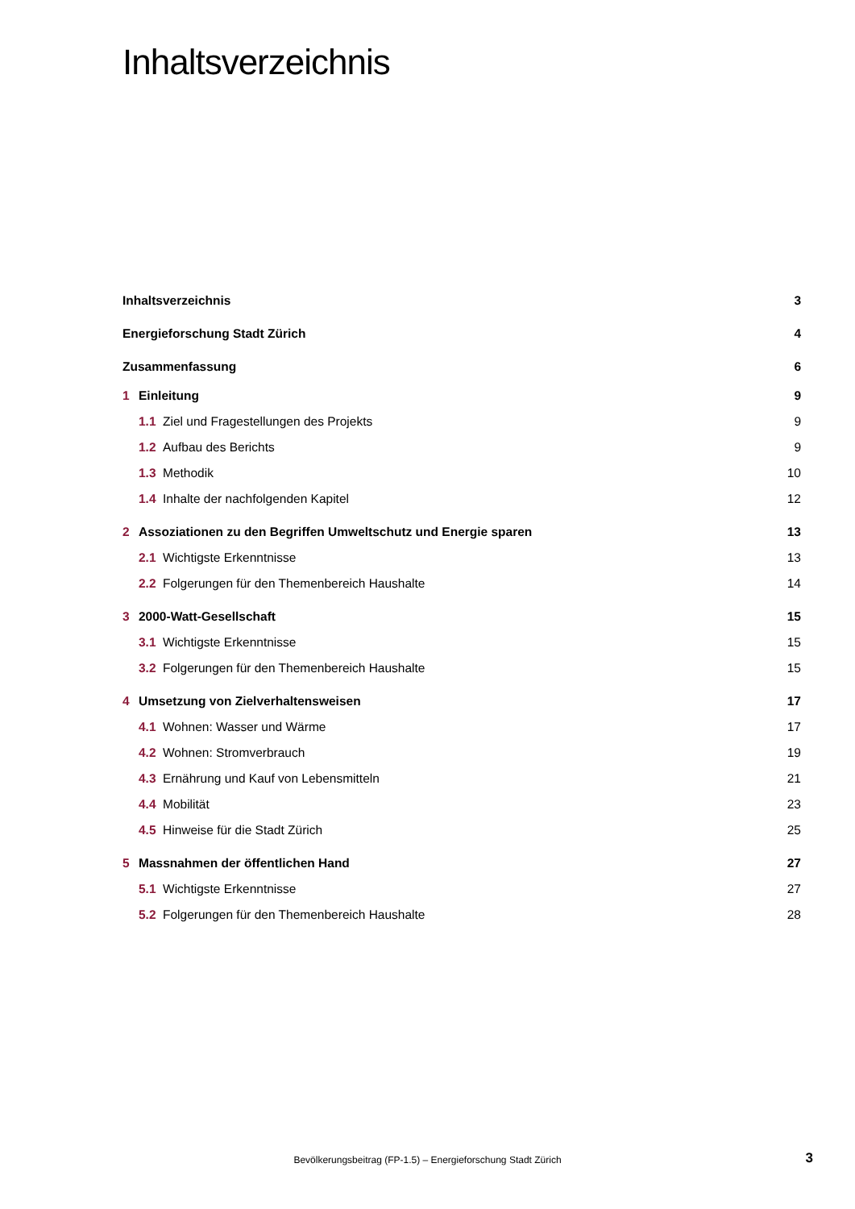Inhaltsverzeichnis
Inhaltsverzeichnis 3
Energieforschung Stadt Zürich 4
Zusammenfassung 6
1 Einleitung 9
1.1 Ziel und Fragestellungen des Projekts 9
1.2 Aufbau des Berichts 9
1.3 Methodik 10
1.4 Inhalte der nachfolgenden Kapitel 12
2 Assoziationen zu den Begriffen Umweltschutz und Energie sparen 13
2.1 Wichtigste Erkenntnisse 13
2.2 Folgerungen für den Themenbereich Haushalte 14
3 2000-Watt-Gesellschaft 15
3.1 Wichtigste Erkenntnisse 15
3.2 Folgerungen für den Themenbereich Haushalte 15
4 Umsetzung von Zielverhaltensweisen 17
4.1 Wohnen: Wasser und Wärme 17
4.2 Wohnen: Stromverbrauch 19
4.3 Ernährung und Kauf von Lebensmitteln 21
4.4 Mobilität 23
4.5 Hinweise für die Stadt Zürich 25
5 Massnahmen der öffentlichen Hand 27
5.1 Wichtigste Erkenntnisse 27
5.2 Folgerungen für den Themenbereich Haushalte 28
Bevölkerungsbeitrag (FP-1.5) – Energieforschung Stadt Zürich 3